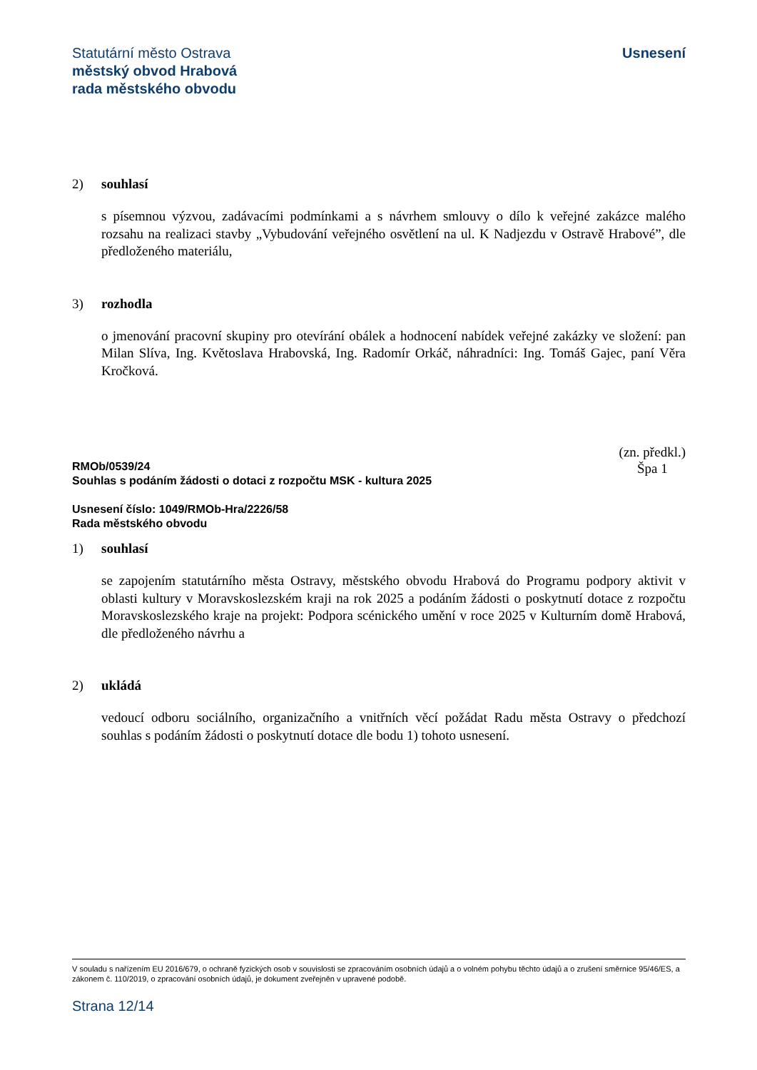Statutární město Ostrava
městský obvod Hrabová
rada městského obvodu
Usnesení
2) souhlasí
s písemnou výzvou, zadávacími podmínkami a s návrhem smlouvy o dílo k veřejné zakázce malého rozsahu na realizaci stavby „Vybudování veřejného osvětlení na ul. K Nadjezdu v Ostravě Hrabové”, dle předloženého materiálu,
3) rozhodla
o jmenování pracovní skupiny pro otevírání obálek a hodnocení nabídek veřejné zakázky ve složení: pan Milan Slíva, Ing. Květoslava Hrabovská, Ing. Radomír Orkáč, náhradníci: Ing. Tomáš Gajec, paní Věra Kročková.
RMOb/0539/24
Souhlas s podáním žádosti o dotaci z rozpočtu MSK - kultura 2025
(zn. předkl.)
Špa 1
Usnesení číslo: 1049/RMOb-Hra/2226/58
Rada městského obvodu
1) souhlasí
se zapojením statutárního města Ostravy, městského obvodu Hrabová do Programu podpory aktivit v oblasti kultury v Moravskoslezském kraji na rok 2025 a podáním žádosti o poskytnutí dotace z rozpočtu Moravskoslezského kraje na projekt: Podpora scénického umění v roce 2025 v Kulturním domě Hrabová, dle předloženého návrhu a
2) ukládá
vedoucí odboru sociálního, organizačního a vnitřních věcí požádat Radu města Ostravy o předchozí souhlas s podáním žádosti o poskytnutí dotace dle bodu 1) tohoto usnesení.
V souladu s nařízením EU 2016/679, o ochraně fyzických osob v souvislosti se zpracováním osobních údajů a o volném pohybu těchto údajů a o zrušení směrnice 95/46/ES, a zákonem č. 110/2019, o zpracování osobních údajů, je dokument zveřejněn v upravené podobě.
Strana 12/14